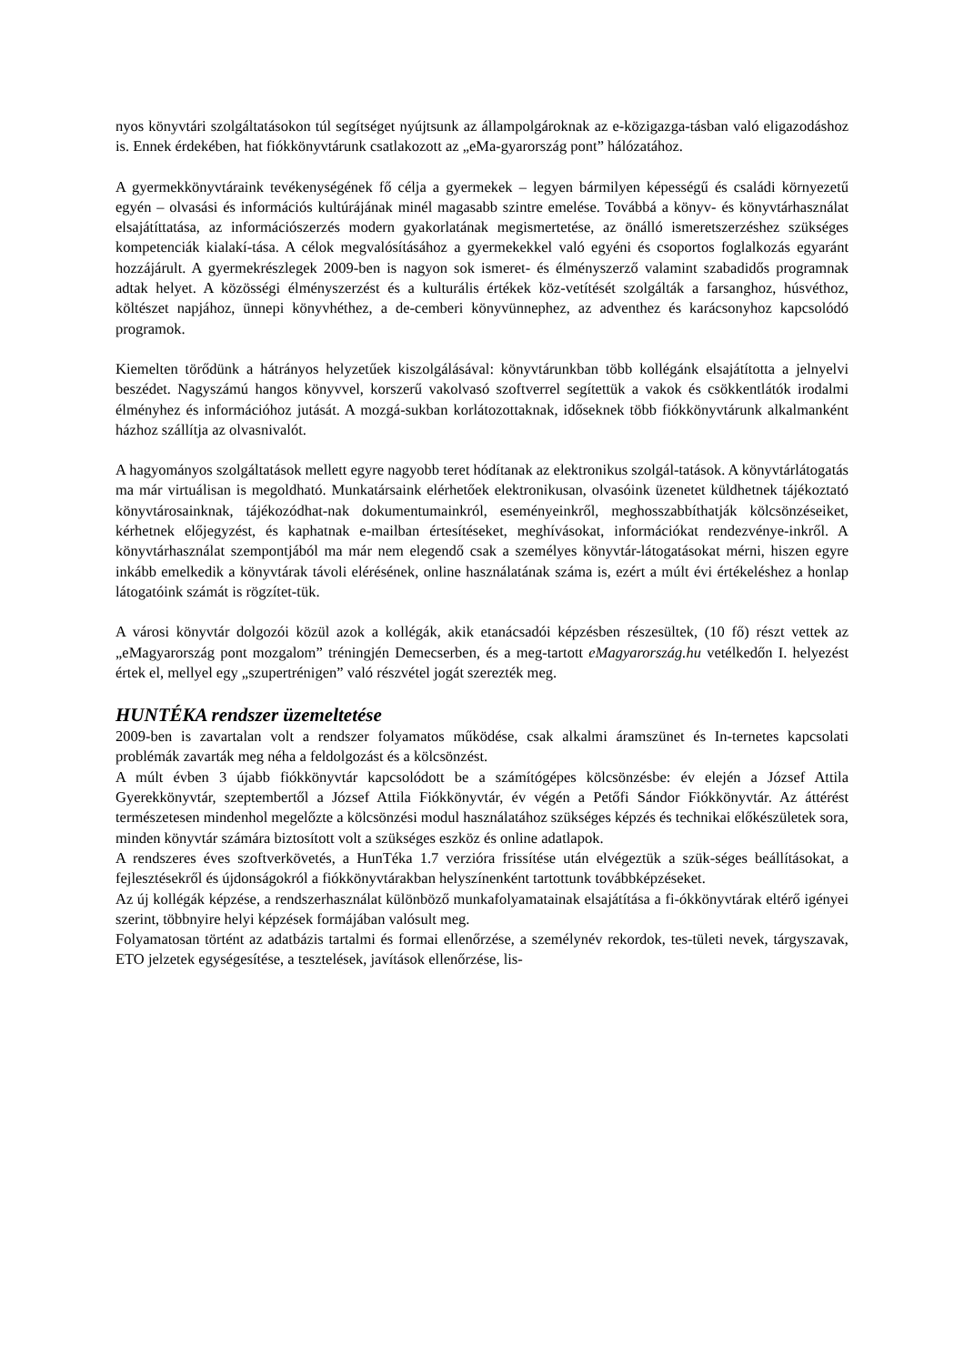nyos könyvtári szolgáltatásokon túl segítséget nyújtsunk az állampolgároknak az e-közigazga-tásban való eligazodáshoz is. Ennek érdekében, hat fiókkönyvtárunk csatlakozott az „eMa-gyarország pont” hálózatához.
A gyermekkönyvtáraink tevékenységének fő célja a gyermekek – legyen bármilyen képességű és családi környezetű egyén – olvasási és információs kultúrájának minél magasabb szintre emelése. Továbbá a könyv- és könyvtárhasználat elsajátíttatása, az információszerzés modern gyakorlatának megismertetése, az önálló ismeretszerzéshez szükséges kompetenciák kialakí-tása. A célok megvalósításához a gyermekekkel való egyéni és csoportos foglalkozás egyaránt hozzájárult. A gyermekrészlegek 2009-ben is nagyon sok ismeret- és élményszerző valamint szabadidős programnak adtak helyet. A közösségi élményszerzést és a kulturális értékek köz-vetítését szolgálták a farsanghoz, húsvéthoz, költészet napjához, ünnepi könyvhéthez, a de-cemberi könyvünnephez, az adventhez és karácsonyhoz kapcsolódó programok.
Kiemelten törődünk a hátrányos helyzetűek kiszolgálásával: könyvtárunkban több kollégánk elsajátította a jelnyelvi beszédet. Nagyszámú hangos könyvvel, korszerű vakolvasó szoftverrel segítettük a vakok és csökkentlátók irodalmi élményhez és információhoz jutását. A mozgá-sukban korlátozottaknak, időseknek több fiókkönyvtárunk alkalmanként házhoz szállítja az olvasnivalót.
A hagyományos szolgáltatások mellett egyre nagyobb teret hódítanak az elektronikus szolgál-tatások. A könyvtárlátogatás ma már virtuálisan is megoldható. Munkatársaink elérhetőek elektronikusan, olvasóink üzenetet küldhetnek tájékoztató könyvtárosainknak, tájékozódhat-nak dokumentumainkról, eseményeinkről, meghosszabbíthatják kölcsönzéseiket, kérhetnek előjegyzést, és kaphatnak e-mailban értesítéseket, meghívásokat, információkat rendezvénye-inkről. A könyvtárhasználat szempontjából ma már nem elegendő csak a személyes könyvtár-látogatásokat mérni, hiszen egyre inkább emelkedik a könyvtárak távoli elérésének, online használatának száma is, ezért a múlt évi értékeléshez a honlap látogatóink számát is rögzítet-tük.
A városi könyvtár dolgozói közül azok a kollégák, akik etanácsadói képzésben részesültek, (10 fő) részt vettek az „eMagyarország pont mozgalom” tréningjén Demecserben, és a meg-tartott eMagyarország.hu vetélkedőn I. helyezést értek el, mellyel egy „szupertrénigen” való részvétel jogát szerezték meg.
HUNTÉKA rendszer üzemeltetése
2009-ben is zavartalan volt a rendszer folyamatos működése, csak alkalmi áramszünet és In-ternetes kapcsolati problémák zavarták meg néha a feldolgozást és a kölcsönzést.
A múlt évben 3 újabb fiókkönyvtár kapcsolódott be a számítógépes kölcsönzésbe: év elején a József Attila Gyerekkönyvtár, szeptembertől a József Attila Fiókkönyvtár, év végén a Petőfi Sándor Fiókkönyvtár. Az áttérést természetesen mindenhol megelőzte a kölcsönzési modul használatához szükséges képzés és technikai előkészületek sora, minden könyvtár számára biztosított volt a szükséges eszköz és online adatlapok.
A rendszeres éves szoftverkövetés, a HunTéka 1.7 verzióra frissítése után elvégeztük a szük-séges beállításokat, a fejlesztésekről és újdonságokról a fiókkönyvtárakban helyszínenként tartottunk továbbképzéseket.
Az új kollégák képzése, a rendszerhasználat különböző munkafolyamatainak elsajátítása a fi-ókkönyvtárak eltérő igényei szerint, többnyire helyi képzések formájában valósult meg.
Folyamatosan történt az adatbázis tartalmi és formai ellenőrzése, a személynév rekordok, tes-tületi nevek, tárgyszavak, ETO jelzetek egységesítése, a tesztelések, javítások ellenőrzése, lis-